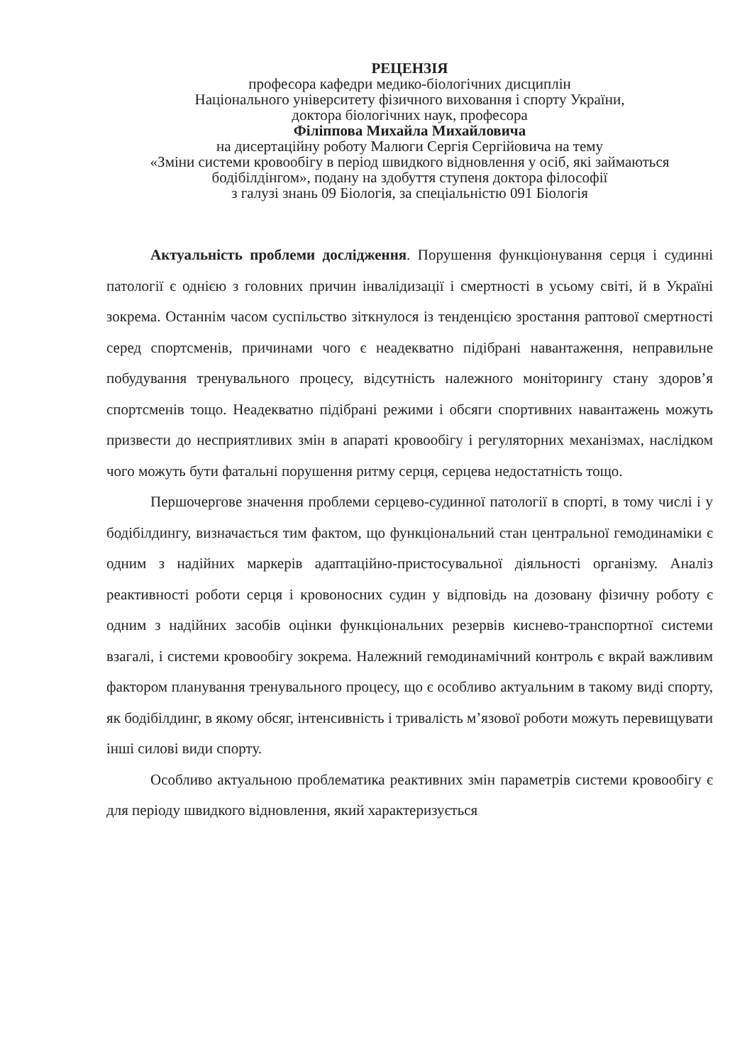РЕЦЕНЗІЯ
професора кафедри медико-біологічних дисциплін
Національного університету фізичного виховання і спорту України,
доктора біологічних наук, професора
Філіппова Михайла Михайловича
на дисертаційну роботу Малюги Сергія Сергійовича на тему
«Зміни системи кровообігу в період швидкого відновлення у осіб, які займаються бодібілдінгом», подану на здобуття ступеня доктора філософії
з галузі знань 09 Біологія, за спеціальністю 091 Біологія
Актуальність проблеми дослідження. Порушення функціонування серця і судинні патології є однією з головних причин інвалідизації і смертності в усьому світі, й в Україні зокрема. Останнім часом суспільство зіткнулося із тенденцією зростання раптової смертності серед спортсменів, причинами чого є неадекватно підібрані навантаження, неправильне побудування тренувального процесу, відсутність належного моніторингу стану здоров’я спортсменів тощо. Неадекватно підібрані режими і обсяги спортивних навантажень можуть призвести до несприятливих змін в апараті кровообігу і регуляторних механізмах, наслідком чого можуть бути фатальні порушення ритму серця, серцева недостатність тощо.
Першочергове значення проблеми серцево-судинної патології в спорті, в тому числі і у бодібілдингу, визначається тим фактом, що функціональний стан центральної гемодинаміки є одним з надійних маркерів адаптаційно-пристосувальної діяльності організму. Аналіз реактивності роботи серця і кровоносних судин у відповідь на дозовану фізичну роботу є одним з надійних засобів оцінки функціональних резервів киснево-транспортної системи взагалі, і системи кровообігу зокрема. Належний гемодинамічний контроль є вкрай важливим фактором планування тренувального процесу, що є особливо актуальним в такому виді спорту, як бодібілдинг, в якому обсяг, інтенсивність і тривалість м’язової роботи можуть перевищувати інші силові види спорту.
Особливо актуальною проблематика реактивних змін параметрів системи кровообігу є для періоду швидкого відновлення, який характеризується